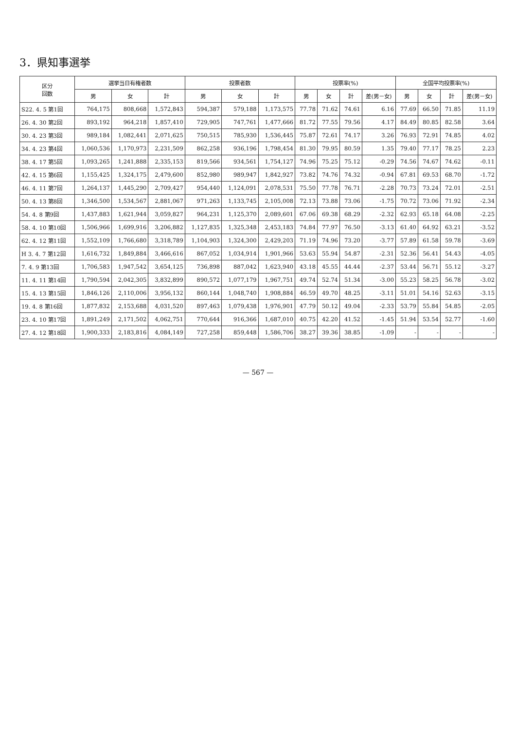3．県知事選挙
| 区分 回数 | 選挙当日有権者数 | | | 投票者数 | | | 投票率(%) | | | | 全国平均投票率(%) | | | |
| --- | --- | --- | --- | --- | --- | --- | --- | --- | --- | --- | --- | --- | --- | --- |
| | 男 | 女 | 計 | 男 | 女 | 計 | 男 | 女 | 計 | 差(男－女) | 男 | 女 | 計 | 差(男－女) |
| S22. 4. 5 第1回 | 764,175 | 808,668 | 1,572,843 | 594,387 | 579,188 | 1,173,575 | 77.78 | 71.62 | 74.61 | 6.16 | 77.69 | 66.50 | 71.85 | 11.19 |
| 26. 4. 30 第2回 | 893,192 | 964,218 | 1,857,410 | 729,905 | 747,761 | 1,477,666 | 81.72 | 77.55 | 79.56 | 4.17 | 84.49 | 80.85 | 82.58 | 3.64 |
| 30. 4. 23 第3回 | 989,184 | 1,082,441 | 2,071,625 | 750,515 | 785,930 | 1,536,445 | 75.87 | 72.61 | 74.17 | 3.26 | 76.93 | 72.91 | 74.85 | 4.02 |
| 34. 4. 23 第4回 | 1,060,536 | 1,170,973 | 2,231,509 | 862,258 | 936,196 | 1,798,454 | 81.30 | 79.95 | 80.59 | 1.35 | 79.40 | 77.17 | 78.25 | 2.23 |
| 38. 4. 17 第5回 | 1,093,265 | 1,241,888 | 2,335,153 | 819,566 | 934,561 | 1,754,127 | 74.96 | 75.25 | 75.12 | -0.29 | 74.56 | 74.67 | 74.62 | -0.11 |
| 42. 4. 15 第6回 | 1,155,425 | 1,324,175 | 2,479,600 | 852,980 | 989,947 | 1,842,927 | 73.82 | 74.76 | 74.32 | -0.94 | 67.81 | 69.53 | 68.70 | -1.72 |
| 46. 4. 11 第7回 | 1,264,137 | 1,445,290 | 2,709,427 | 954,440 | 1,124,091 | 2,078,531 | 75.50 | 77.78 | 76.71 | -2.28 | 70.73 | 73.24 | 72.01 | -2.51 |
| 50. 4. 13 第8回 | 1,346,500 | 1,534,567 | 2,881,067 | 971,263 | 1,133,745 | 2,105,008 | 72.13 | 73.88 | 73.06 | -1.75 | 70.72 | 73.06 | 71.92 | -2.34 |
| 54. 4. 8 第9回 | 1,437,883 | 1,621,944 | 3,059,827 | 964,231 | 1,125,370 | 2,089,601 | 67.06 | 69.38 | 68.29 | -2.32 | 62.93 | 65.18 | 64.08 | -2.25 |
| 58. 4. 10 第10回 | 1,506,966 | 1,699,916 | 3,206,882 | 1,127,835 | 1,325,348 | 2,453,183 | 74.84 | 77.97 | 76.50 | -3.13 | 61.40 | 64.92 | 63.21 | -3.52 |
| 62. 4. 12 第11回 | 1,552,109 | 1,766,680 | 3,318,789 | 1,104,903 | 1,324,300 | 2,429,203 | 71.19 | 74.96 | 73.20 | -3.77 | 57.89 | 61.58 | 59.78 | -3.69 |
| H 3. 4. 7 第12回 | 1,616,732 | 1,849,884 | 3,466,616 | 867,052 | 1,034,914 | 1,901,966 | 53.63 | 55.94 | 54.87 | -2.31 | 52.36 | 56.41 | 54.43 | -4.05 |
| 7. 4. 9 第13回 | 1,706,583 | 1,947,542 | 3,654,125 | 736,898 | 887,042 | 1,623,940 | 43.18 | 45.55 | 44.44 | -2.37 | 53.44 | 56.71 | 55.12 | -3.27 |
| 11. 4. 11 第14回 | 1,790,594 | 2,042,305 | 3,832,899 | 890,572 | 1,077,179 | 1,967,751 | 49.74 | 52.74 | 51.34 | -3.00 | 55.23 | 58.25 | 56.78 | -3.02 |
| 15. 4. 13 第15回 | 1,846,126 | 2,110,006 | 3,956,132 | 860,144 | 1,048,740 | 1,908,884 | 46.59 | 49.70 | 48.25 | -3.11 | 51.01 | 54.16 | 52.63 | -3.15 |
| 19. 4. 8 第16回 | 1,877,832 | 2,153,688 | 4,031,520 | 897,463 | 1,079,438 | 1,976,901 | 47.79 | 50.12 | 49.04 | -2.33 | 53.79 | 55.84 | 54.85 | -2.05 |
| 23. 4. 10 第17回 | 1,891,249 | 2,171,502 | 4,062,751 | 770,644 | 916,366 | 1,687,010 | 40.75 | 42.20 | 41.52 | -1.45 | 51.94 | 53.54 | 52.77 | -1.60 |
| 27. 4. 12 第18回 | 1,900,333 | 2,183,816 | 4,084,149 | 727,258 | 859,448 | 1,586,706 | 38.27 | 39.36 | 38.85 | -1.09 | - | - | - | - |
— 567 —